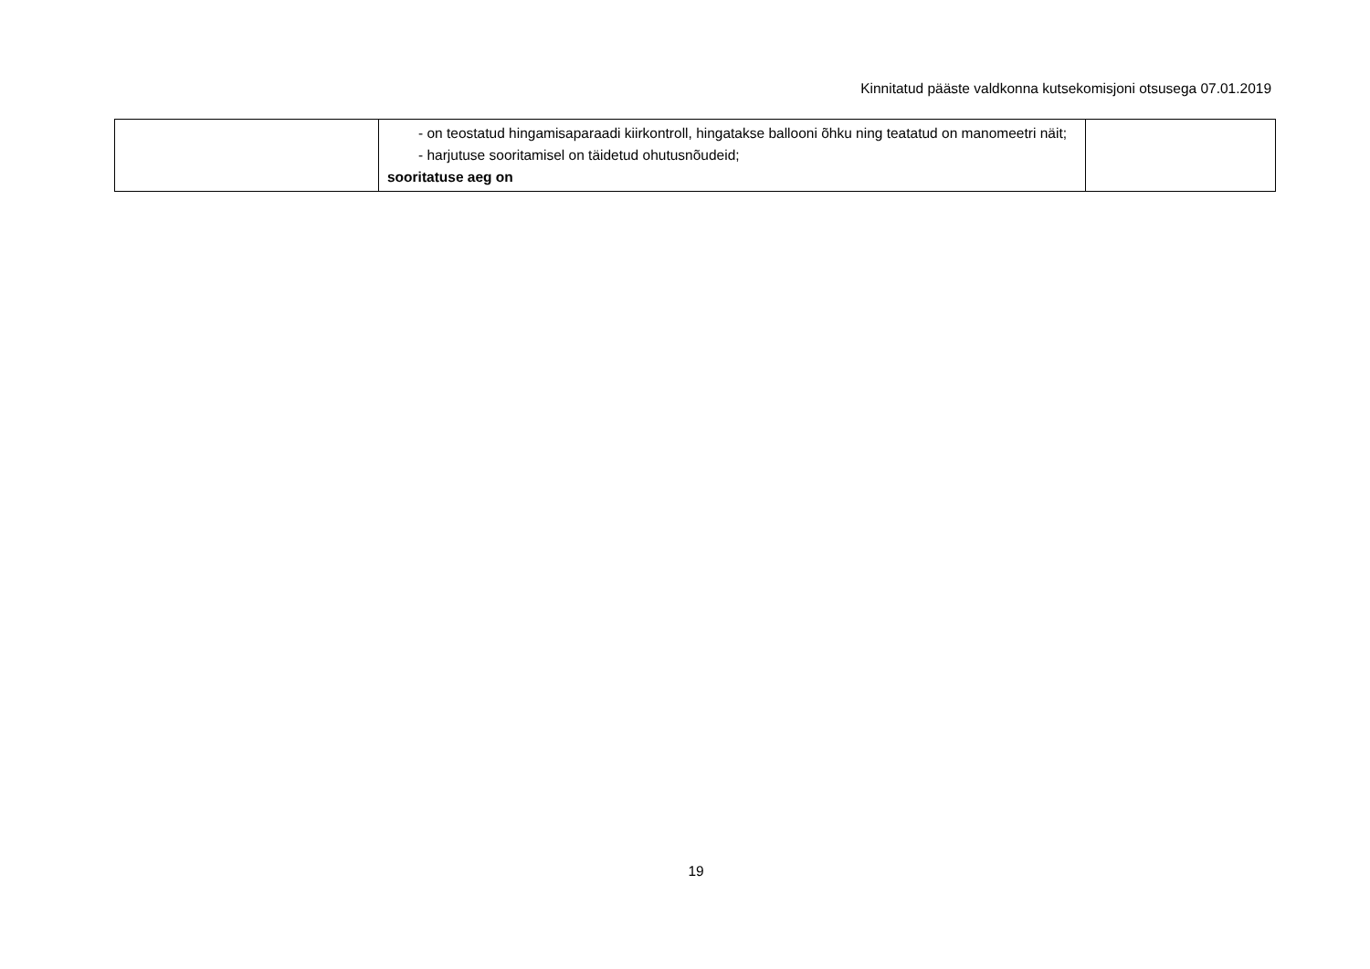Kinnitatud pääste valdkonna kutsekomisjoni otsusega 07.01.2019
| | - on teostatud hingamisaparaadi kiirkontroll, hingatakse ballooni õhku ning teatatud on manomeetri näit; - harjutuse sooritamisel on täidetud ohutusnõudeid; sooritatuse aeg on | |
19